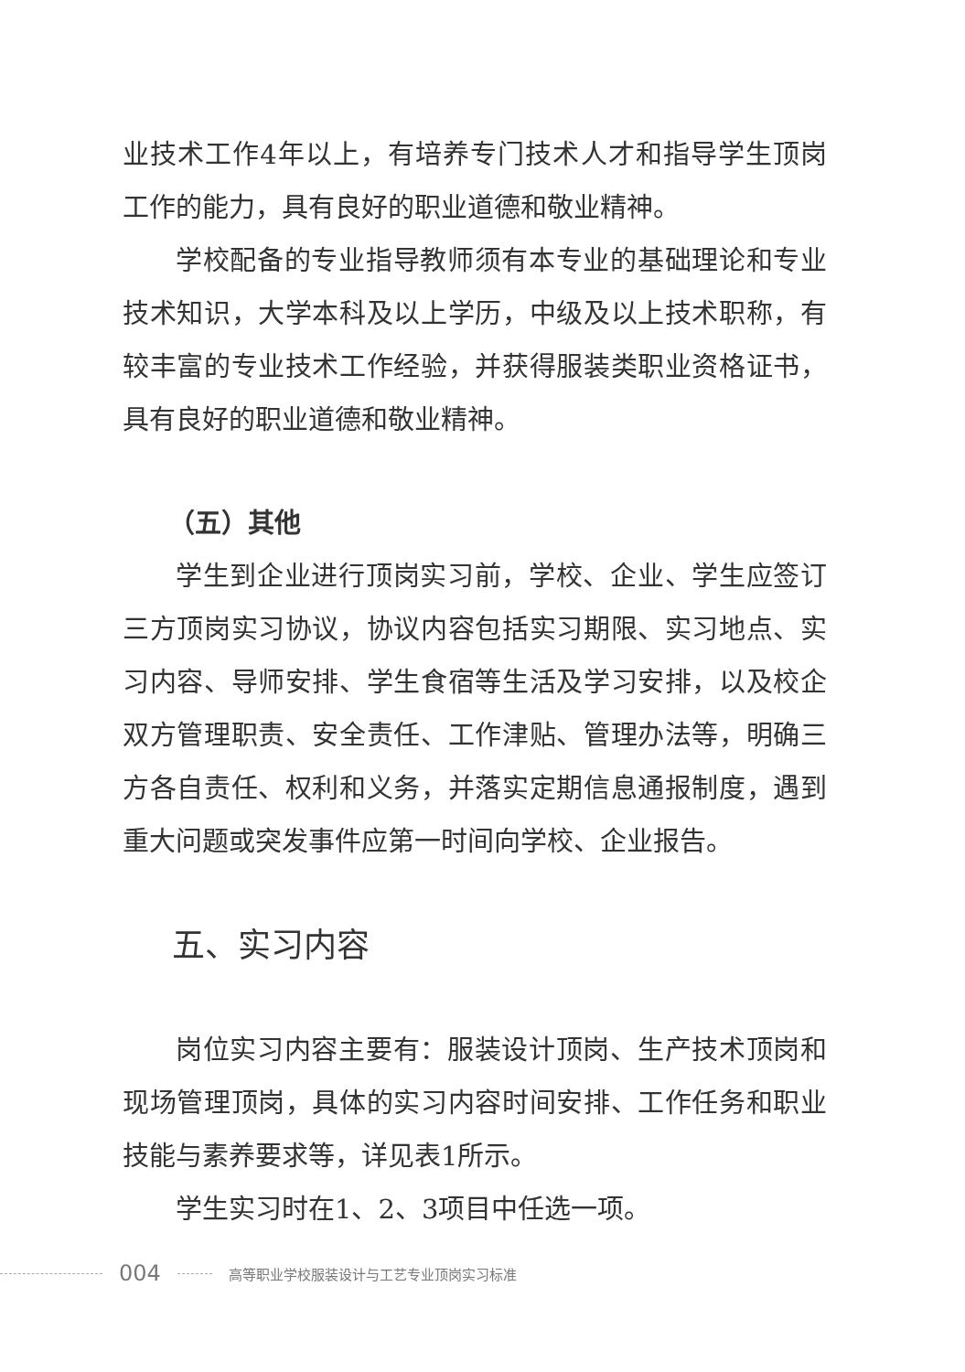业技术工作4年以上，有培养专门技术人才和指导学生顶岗工作的能力，具有良好的职业道德和敬业精神。
学校配备的专业指导教师须有本专业的基础理论和专业技术知识，大学本科及以上学历，中级及以上技术职称，有较丰富的专业技术工作经验，并获得服装类职业资格证书，具有良好的职业道德和敬业精神。
（五）其他
学生到企业进行顶岗实习前，学校、企业、学生应签订三方顶岗实习协议，协议内容包括实习期限、实习地点、实习内容、导师安排、学生食宿等生活及学习安排，以及校企双方管理职责、安全责任、工作津贴、管理办法等，明确三方各自责任、权利和义务，并落实定期信息通报制度，遇到重大问题或突发事件应第一时间向学校、企业报告。
五、实习内容
岗位实习内容主要有：服装设计顶岗、生产技术顶岗和现场管理顶岗，具体的实习内容时间安排、工作任务和职业技能与素养要求等，详见表1所示。
学生实习时在1、2、3项目中任选一项。
004 高等职业学校服装设计与工艺专业顶岗实习标准